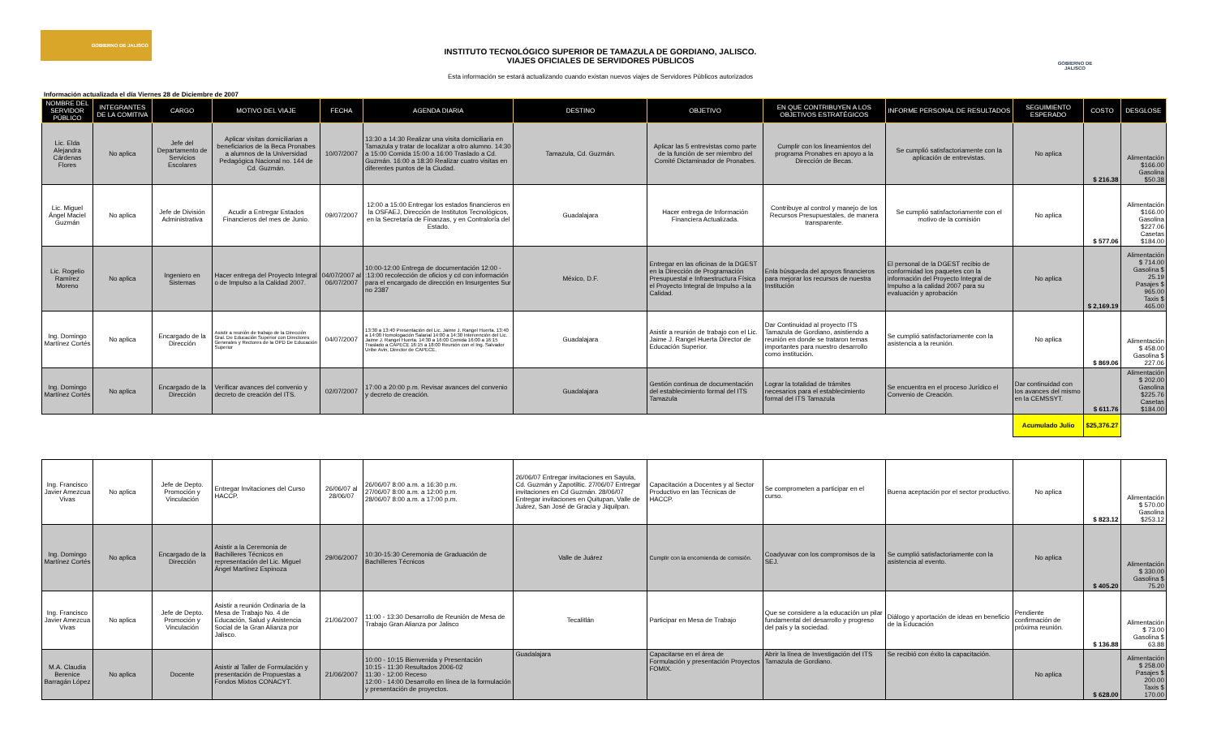GOBIERNO DE JALISCO
INSTITUTO TECNOLÓGICO SUPERIOR DE TAMAZULA DE GORDIANO, JALISCO.
VIAJES OFICIALES DE SERVIDORES PÚBLICOS
Esta información se estará actualizando cuando existan nuevos viajes de Servidores Públicos autorizados
GOBIERNO DE JALISCO
Información actualizada el día Viernes 28 de Diciembre de 2007
| NOMBRE DEL SERVIDOR PÚBLICO | INTEGRANTES DE LA COMITIVA | CARGO | MOTIVO DEL VIAJE | FECHA | AGENDA DIARIA | DESTINO | OBJETIVO | EN QUE CONTRIBUYEN A LOS OBJETIVOS ESTRATÉGICOS | INFORME PERSONAL DE RESULTADOS | SEGUIMIENTO ESPERADO | COSTO | DESGLOSE |
| --- | --- | --- | --- | --- | --- | --- | --- | --- | --- | --- | --- | --- |
| Lic. Elda Alejandra Cárdenas Flores | No aplica | Jefe del Departamento de Servicios Escolares | Aplicar visitas domiciliarias a beneficiarios de la Beca Pronabes a alumnos de la Universidad Pedagógica Nacional no. 144 de Cd. Guzmán. | 10/07/2007 | 13:30 a 14:30 Realizar una visita domiciliaria en Tamazula y tratar de localizar a otro alumno. 14:30 a 15:00 Comida 15:00 a 16:00 Traslado a Cd. Guzmán. 16:00 a 18:30 Realizar cuatro visitas en diferentes puntos de la Ciudad. | Tamazula, Cd. Guzmán. | Aplicar las 5 entrevistas como parte de la función de ser miembro del Comité Dictaminador de Pronabes. | Cumplir con los lineamientos del programa Pronabes en apoyo a la Dirección de Becas. | Se cumplió satisfactoriamente con la aplicación de entrevistas. | No aplica | $ 216.38 | Alimentación $166.00 Gasolina $50.38 |
| Lic. Miguel Ángel Maciel Guzmán | No aplica | Jefe de División Administrativa | Acudir a Entregar Estados Financieros del mes de Junio. | 09/07/2007 | 12:00 a 15:00 Entregar los estados financieros en la OSFAEJ, Dirección de Institutos Tecnológicos, en la Secretaría de Finanzas, y en Contraloría del Estado. | Guadalajara | Hacer entrega de Información Financiera Actualizada. | Contribuye al control y manejo de los Recursos Presupuestales, de manera transparente. | Se cumplió satisfactoriamente con el motivo de la comisión | No aplica | $ 577.06 | Alimentación $166.00 Gasolina $227.06 Casetas $184.00 |
| Lic. Rogelio Ramírez Moreno | No aplica | Ingeniero en Sistemas | Hacer entrega del Proyecto Integral o de Impulso a la Calidad 2007. | 04/07/2007 al 06/07/2007 | 10:00-12:00 Entrega de documentación 12:00 - :13:00 recolección de oficios y cd con información para el encargado de dirección en Insurgentes Sur no 2387 | México, D.F. | Entregar en las oficinas de la DGEST en la Dirección de Programación Presupuestal e Infraestructura Física el Proyecto Integral de Impulso a la Calidad. | Enla búsqueda del apoyos financieros para mejorar los recursos de nuestra Institución | El personal de la DGEST recibio de conformidad los paquetes con la información del Proyecto Integral de Impulso a la calidad 2007 para su evaluación y aprobación | No aplica | $ 2,169.19 | Alimentación $ 714.00 Gasolina $ 25.19 Pasajes $ 965.00 Taxis $ 465.00 |
| Ing. Domingo Martínez Cortés | No aplica | Encargado de la Dirección | Asistir a reunión de trabajo de la Dirección Gral. De Educación Superior con Directores Generales y Rectores de la OPD De Educación Superior | 04/07/2007 | 13:30 a 13:40 Presentación del Lic. Jaime J. Rangel Huerta. 13:40 a 14:00 Homologación Salarial 14:00 a 14:30 Intervención del Lic. Jaime J. Rangel Huerta. 14:30 a 16:00 Comida 16:00 a 16:15 Traslado a CAPECE 16:15 a 18:00 Reunión con el Ing. Salvador Uribe Avin, Director de CAPECE. | Guadalajara | Asistir a reunión de trabajo con el Lic. Jaime J. Rangel Huerta Director de Educación Superior. | Dar Continuidad al proyecto ITS Tamazula de Gordiano, asistiendo a reunión en donde se trataron temas importantes para nuestro desarrollo como institución. | Se cumplió satisfactoriamente con la asistencia a la reunión. | No aplica | $ 869.06 | Alimentación $ 458.00 Gasolina $ 227.06 |
| Ing. Domingo Martínez Cortés | No aplica | Encargado de la Dirección | Verificar avances del convenio y decreto de creación del ITS. | 02/07/2007 | 17:00 a 20:00 p.m. Revisar avances del convenio y decreto de creación. | Guadalajara | Gestión continua de documentación del establecimiento formal del ITS Tamazula | Lograr la totalidad de trámites necesarios para el establecimiento formal del ITS Tamazula | Se encuentra en el proceso Jurídico el Convenio de Creación. | Dar continuidad con los avances del mismo en la CEMSSYT. | $ 611.76 | Alimentación $ 202.00 Gasolina $225.76 Casetas $184.00 |
| | | | | | | | | | | Acumulado Julio | $25,376.27 | |
| Ing. Francisco Javier Amezcua Vivas | No aplica | Jefe de Depto. Promoción y Vinculación | Entregar Invitaciones del Curso HACCP. | 26/06/07 al 28/06/07 | 26/06/07 8:00 a.m. a 16:30 p.m. 27/06/07 8:00 a.m. a 12:00 p.m. 28/06/07 8:00 a.m. a 17:00 p.m. | 26/06/07 Entregar invitaciones en Sayula, Cd. Guzmán y Zapotiltic. 27/06/07 Entregar invitaciones en Cd Guzmán. 28/06/07 Entregar invitaciones en Quitupan, Valle de Juárez, San José de Gracia y Jiquilpan. | Capacitación a Docentes y al Sector Productivo en las Técnicas de HACCP. | Se comprometen a participar en el curso. | Buena aceptación por el sector productivo. | No aplica | $ 823.12 | Alimentación $ 570.00 Gasolina $253.12 |
| Ing. Domingo Martínez Cortés | No aplica | Encargado de la Dirección | Asistir a la Ceremonia de Bachilleres Técnicos en representación del Lic. Miguel Ángel Martínez Espinoza | 29/06/2007 | 10:30-15:30 Ceremonia de Graduación de Bachilleres Técnicos | Valle de Juárez | Cumplir con la encomienda de comisión. | Coadyuvar con los compromisos de la SEJ. | Se cumplió satisfactoriamente con la asistencia al evento. | No aplica | $ 405.20 | Alimentación $ 330.00 Gasolina $ 75.20 |
| Ing. Francisco Javier Amezcua Vivas | No aplica | Jefe de Depto. Promoción y Vinculación | Asistir a reunión Ordinaria de la Mesa de Trabajo No. 4 de Educación, Salud y Asistencia Social de la Gran Alianza por Jalisco. | 21/06/2007 | 11:00 - 13:30 Desarrollo de Reunión de Mesa de Trabajo Gran Alianza por Jalisco | Tecalitlán | Participar en Mesa de Trabajo | Que se considere a la educación un pilar fundamental del desarrollo y progreso del país y la sociedad. | Diálogo y aportación de ideas en beneficio de la Educación | Pendiente confirmación de próxima reunión. | $ 136.88 | Alimentación $ 73.00 Gasolina $ 63.88 |
| M.A. Claudia Berenice Barragán López | No aplica | Docente | Asistir al Taller de Formulación y presentación de Propuestas a Fondos Mixtos CONACYT. | 21/06/2007 | 10:00 - 10:15 Bienvenida y Presentación 10:15 - 11:30 Resultados 2006-02 11:30 - 12:00 Receso 12:00 - 14:00 Desarrollo en línea de la formulación y presentación de proyectos. | Guadalajara | Capacitarse en el área de Formulación y presentación Proyectos FOMIX. | Abrir la línea de Investigación del ITS Tamazula de Gordiano. | Se recibió con éxito la capacitación. | No aplica | $ 628.00 | Alimentación $ 258.00 Pasajes $ 200.00 Taxis $ 170.00 |